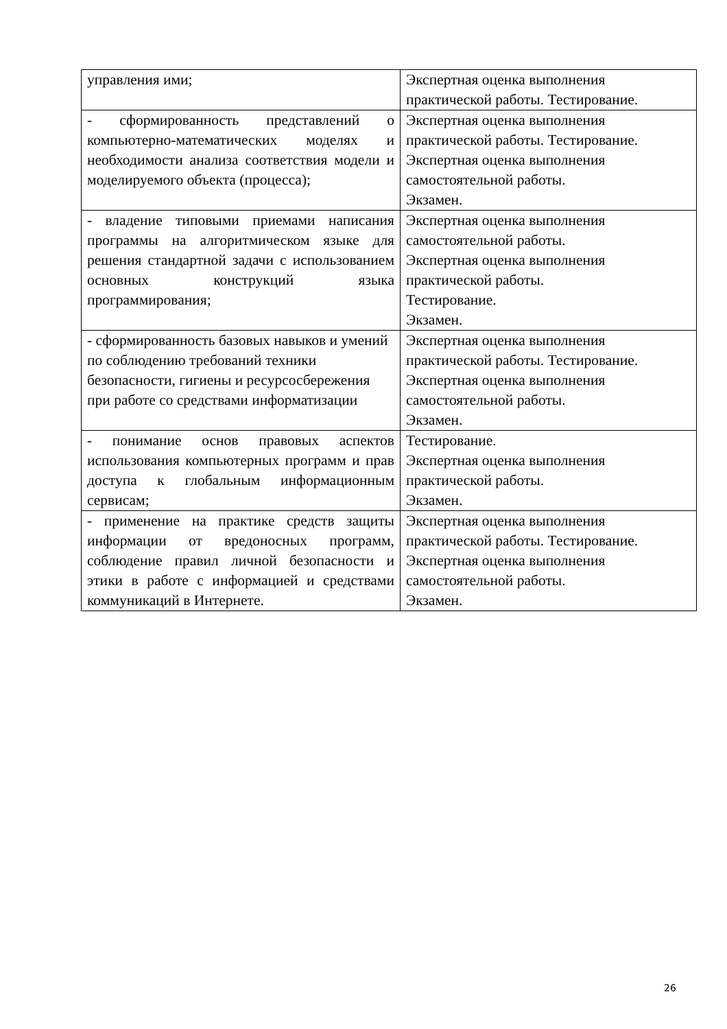| управления ими; | Экспертная оценка выполнения практической работы. Тестирование. |
| - сформированность представлений о компьютерно-математических моделях и необходимости анализа соответствия модели и моделируемого объекта (процесса); | Экспертная оценка выполнения практической работы. Тестирование. Экспертная оценка выполнения самостоятельной работы. Экзамен. |
| - владение типовыми приемами написания программы на алгоритмическом языке для решения стандартной задачи с использованием основных конструкций языка программирования; | Экспертная оценка выполнения самостоятельной работы. Экспертная оценка выполнения практической работы. Тестирование. Экзамен. |
| - сформированность базовых навыков и умений по соблюдению требований техники безопасности, гигиены и ресурсосбережения при работе со средствами информатизации | Экспертная оценка выполнения практической работы. Тестирование. Экспертная оценка выполнения самостоятельной работы. Экзамен. |
| - понимание основ правовых аспектов использования компьютерных программ и прав доступа к глобальным информационным сервисам; | Тестирование. Экспертная оценка выполнения практической работы. Экзамен. |
| - применение на практике средств защиты информации от вредоносных программ, соблюдение правил личной безопасности и этики в работе с информацией и средствами коммуникаций в Интернете. | Экспертная оценка выполнения практической работы. Тестирование. Экспертная оценка выполнения самостоятельной работы. Экзамен. |
26